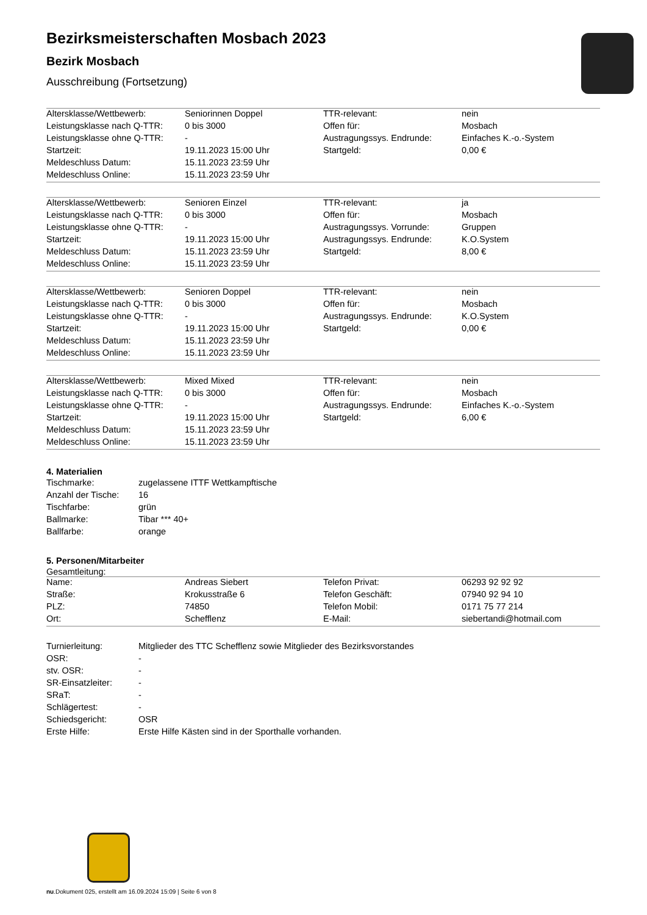Bezirksmeisterschaften Mosbach 2023
Bezirk Mosbach
Ausschreibung (Fortsetzung)
| Altersklasse/Wettbewerb: | Seniorinnen Doppel | TTR-relevant: | nein |
| Leistungsklasse nach Q-TTR: | 0 bis 3000 | Offen für: | Mosbach |
| Leistungsklasse ohne Q-TTR: | - | Austragungssys. Endrunde: | Einfaches K.-o.-System |
| Startzeit: | 19.11.2023 15:00 Uhr | Startgeld: | 0,00 € |
| Meldeschluss Datum: | 15.11.2023 23:59 Uhr | | |
| Meldeschluss Online: | 15.11.2023 23:59 Uhr | | |
| Altersklasse/Wettbewerb: | Senioren Einzel | TTR-relevant: | ja |
| Leistungsklasse nach Q-TTR: | 0 bis 3000 | Offen für: | Mosbach |
| Leistungsklasse ohne Q-TTR: | - | Austragungssys. Vorrunde: | Gruppen |
| Startzeit: | 19.11.2023 15:00 Uhr | Austragungssys. Endrunde: | K.O.System |
| Meldeschluss Datum: | 15.11.2023 23:59 Uhr | Startgeld: | 8,00 € |
| Meldeschluss Online: | 15.11.2023 23:59 Uhr | | |
| Altersklasse/Wettbewerb: | Senioren Doppel | TTR-relevant: | nein |
| Leistungsklasse nach Q-TTR: | 0 bis 3000 | Offen für: | Mosbach |
| Leistungsklasse ohne Q-TTR: | - | Austragungssys. Endrunde: | K.O.System |
| Startzeit: | 19.11.2023 15:00 Uhr | Startgeld: | 0,00 € |
| Meldeschluss Datum: | 15.11.2023 23:59 Uhr | | |
| Meldeschluss Online: | 15.11.2023 23:59 Uhr | | |
| Altersklasse/Wettbewerb: | Mixed Mixed | TTR-relevant: | nein |
| Leistungsklasse nach Q-TTR: | 0 bis 3000 | Offen für: | Mosbach |
| Leistungsklasse ohne Q-TTR: | - | Austragungssys. Endrunde: | Einfaches K.-o.-System |
| Startzeit: | 19.11.2023 15:00 Uhr | Startgeld: | 6,00 € |
| Meldeschluss Datum: | 15.11.2023 23:59 Uhr | | |
| Meldeschluss Online: | 15.11.2023 23:59 Uhr | | |
4. Materialien
| Tischmarke: | zugelassene ITTF Wettkampftische |
| Anzahl der Tische: | 16 |
| Tischfarbe: | grün |
| Ballmarke: | Tibar *** 40+ |
| Ballfarbe: | orange |
5. Personen/Mitarbeiter
Gesamtleitung:
| Name: | Andreas Siebert | Telefon Privat: | 06293 92 92 92 |
| Straße: | Krokusstraße 6 | Telefon Geschäft: | 07940 92 94 10 |
| PLZ: | 74850 | Telefon Mobil: | 0171 75 77 214 |
| Ort: | Schefflenz | E-Mail: | siebertandi@hotmail.com |
| Turnierleitung: | Mitglieder des TTC Schefflenz sowie Mitglieder des Bezirksvorstandes |
| OSR: | - |
| stv. OSR: | - |
| SR-Einsatzleiter: | - |
| SRaT: | - |
| Schlägertest: | - |
| Schiedsgericht: | OSR |
| Erste Hilfe: | Erste Hilfe Kästen sind in der Sporthalle vorhanden. |
nu.Dokument 025, erstellt am 16.09.2024 15:09 | Seite 6 von 8